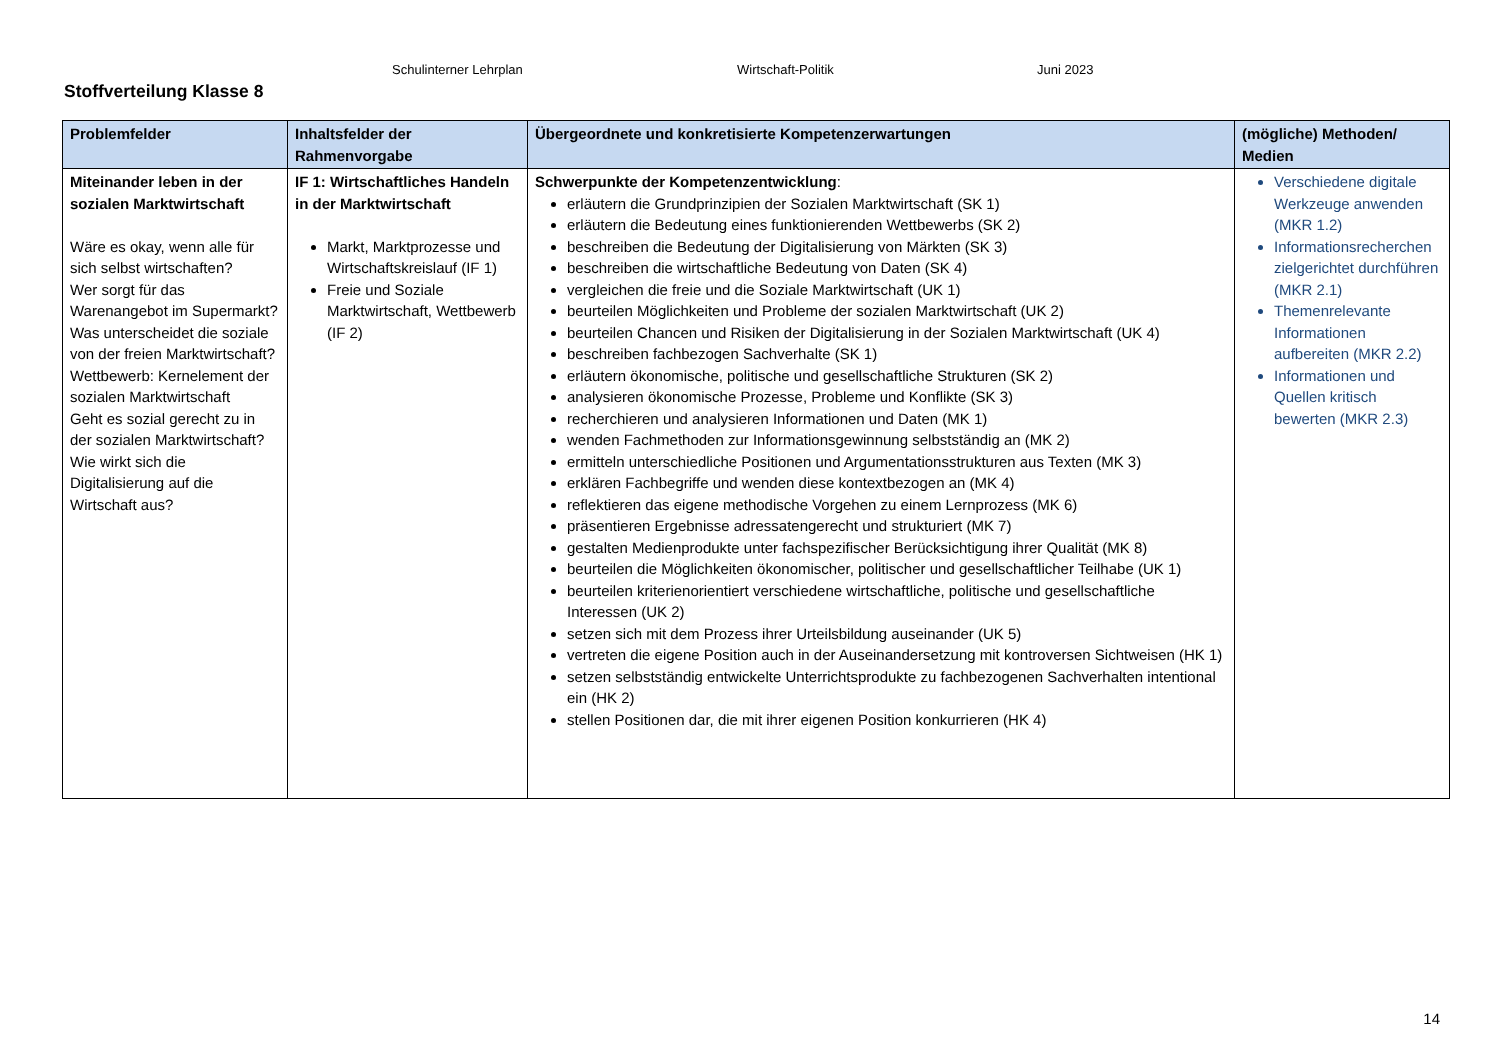Schulinterner Lehrplan Wirtschaft-Politik Juni 2023
Stoffverteilung Klasse 8
| Problemfelder | Inhaltsfelder der Rahmenvorgabe | Übergeordnete und konkretisierte Kompetenzerwartungen | (mögliche) Methoden/ Medien |
| --- | --- | --- | --- |
| Miteinander leben in der sozialen Marktwirtschaft Wäre es okay, wenn alle für sich selbst wirtschaften? Wer sorgt für das Warenangebot im Supermarkt? Was unterscheidet die soziale von der freien Marktwirtschaft? Wettbewerb: Kernelement der sozialen Marktwirtschaft Geht es sozial gerecht zu in der sozialen Marktwirtschaft? Wie wirkt sich die Digitalisierung auf die Wirtschaft aus? | IF 1: Wirtschaftliches Handeln in der Marktwirtschaft Markt, Marktprozesse und Wirtschaftskreislauf (IF 1) Freie und Soziale Marktwirtschaft, Wettbewerb (IF 2) | Schwerpunkte der Kompetenzentwicklung : erläutern die Grundprinzipien der Sozialen Marktwirtschaft (SK 1) erläutern die Bedeutung eines funktionierenden Wettbewerbs (SK 2) beschreiben die Bedeutung der Digitalisierung von Märkten (SK 3) beschreiben die wirtschaftliche Bedeutung von Daten (SK 4) vergleichen die freie und die Soziale Marktwirtschaft (UK 1) beurteilen Möglichkeiten und Probleme der sozialen Marktwirtschaft (UK 2) beurteilen Chancen und Risiken der Digitalisierung in der Sozialen Marktwirtschaft (UK 4) beschreiben fachbezogen Sachverhalte (SK 1) erläutern ökonomische, politische und gesellschaftliche Strukturen (SK 2) analysieren ökonomische Prozesse, Probleme und Konflikte (SK 3) recherchieren und analysieren Informationen und Daten (MK 1) wenden Fachmethoden zur Informationsgewinnung selbstständig an (MK 2) ermitteln unterschiedliche Positionen und Argumentationsstrukturen aus Texten (MK 3) erklären Fachbegriffe und wenden diese kontextbezogen an (MK 4) reflektieren das eigene methodische Vorgehen zu einem Lernprozess (MK 6) präsentieren Ergebnisse adressatengerecht und strukturiert (MK 7) gestalten Medienprodukte unter fachspezifischer Berücksichtigung ihrer Qualität (MK 8) beurteilen die Möglichkeiten ökonomischer, politischer und gesellschaftlicher Teilhabe (UK 1) beurteilen kriterienorientiert verschiedene wirtschaftliche, politische und gesellschaftliche Interessen (UK 2) setzen sich mit dem Prozess ihrer Urteilsbildung auseinander (UK 5) vertreten die eigene Position auch in der Auseinandersetzung mit kontroversen Sichtweisen (HK 1) setzen selbstständig entwickelte Unterrichtsprodukte zu fachbezogenen Sachverhalten intentional ein (HK 2) stellen Positionen dar, die mit ihrer eigenen Position konkurrieren (HK 4) | Verschiedene digitale Werkzeuge anwenden (MKR 1.2) Informationsrecherchen zielgerichtet durchführen (MKR 2.1) Themenrelevante Informationen aufbereiten (MKR 2.2) Informationen und Quellen kritisch bewerten (MKR 2.3) |
14